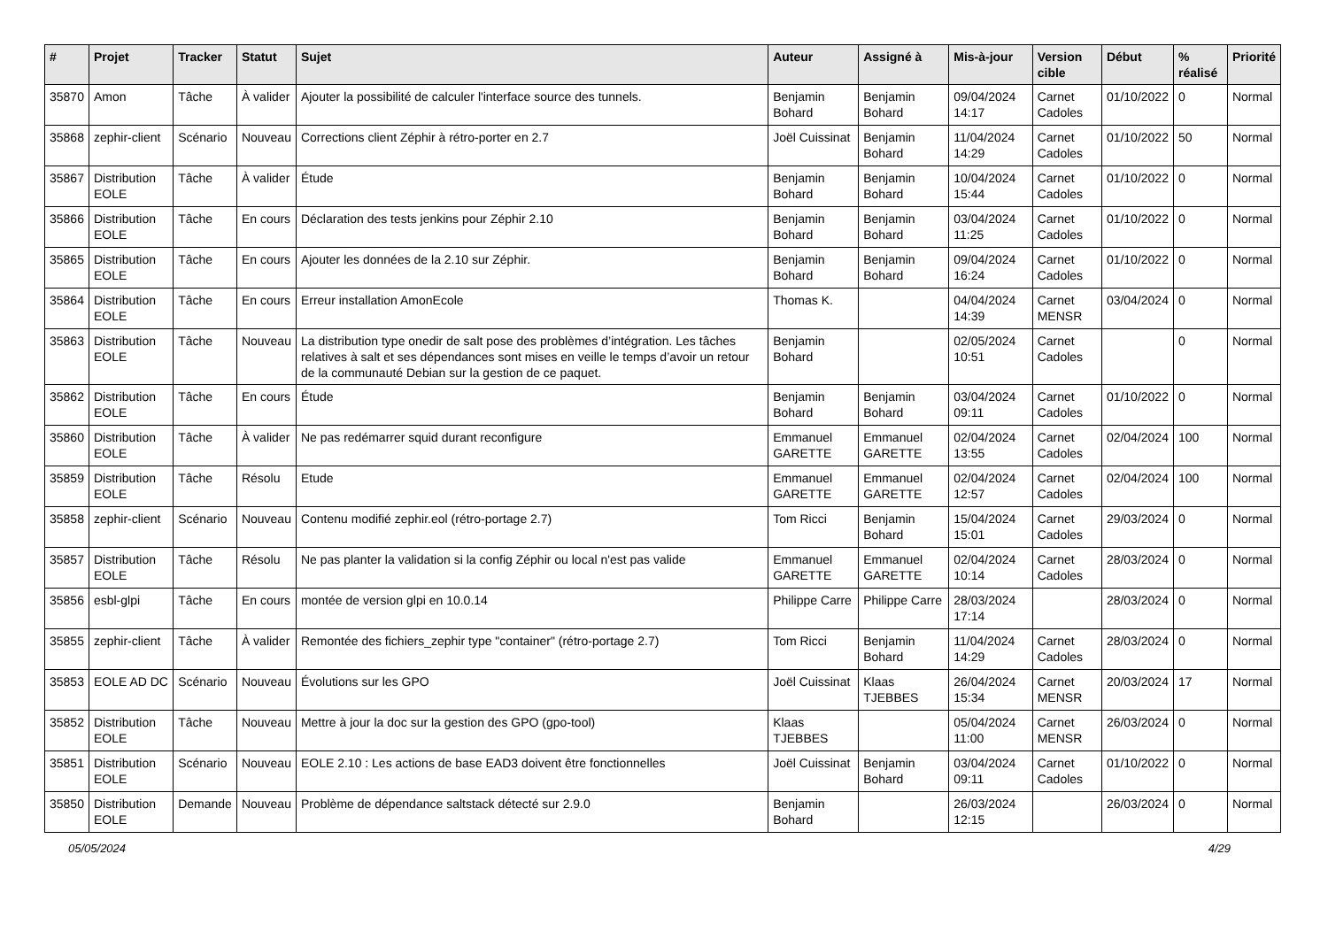| # | Projet | Tracker | Statut | Sujet | Auteur | Assigné à | Mis-à-jour | Version cible | Début | % réalisé | Priorité |
| --- | --- | --- | --- | --- | --- | --- | --- | --- | --- | --- | --- |
| 35870 | Amon | Tâche | À valider | Ajouter la possibilité de calculer l'interface source des tunnels. | Benjamin Bohard | Benjamin Bohard | 09/04/2024 14:17 | Carnet Cadoles | 01/10/2022 | 0 | Normal |
| 35868 | zephir-client | Scénario | Nouveau | Corrections client Zéphir à rétro-porter en 2.7 | Joël Cuissinat | Benjamin Bohard | 11/04/2024 14:29 | Carnet Cadoles | 01/10/2022 | 50 | Normal |
| 35867 | Distribution EOLE | Tâche | À valider | Étude | Benjamin Bohard | Benjamin Bohard | 10/04/2024 15:44 | Carnet Cadoles | 01/10/2022 | 0 | Normal |
| 35866 | Distribution EOLE | Tâche | En cours | Déclaration des tests jenkins pour Zéphir 2.10 | Benjamin Bohard | Benjamin Bohard | 03/04/2024 11:25 | Carnet Cadoles | 01/10/2022 | 0 | Normal |
| 35865 | Distribution EOLE | Tâche | En cours | Ajouter les données de la 2.10 sur Zéphir. | Benjamin Bohard | Benjamin Bohard | 09/04/2024 16:24 | Carnet Cadoles | 01/10/2022 | 0 | Normal |
| 35864 | Distribution EOLE | Tâche | En cours | Erreur installation AmonEcole | Thomas K. | | 04/04/2024 14:39 | Carnet MENSR | 03/04/2024 | 0 | Normal |
| 35863 | Distribution EOLE | Tâche | Nouveau | La distribution type onedir de salt pose des problèmes d’intégration. Les tâches relatives à salt et ses dépendances sont mises en veille le temps d’avoir un retour de la communauté Debian sur la gestion de ce paquet. | Benjamin Bohard | | 02/05/2024 10:51 | Carnet Cadoles | | 0 | Normal |
| 35862 | Distribution EOLE | Tâche | En cours | Étude | Benjamin Bohard | Benjamin Bohard | 03/04/2024 09:11 | Carnet Cadoles | 01/10/2022 | 0 | Normal |
| 35860 | Distribution EOLE | Tâche | À valider | Ne pas redémarrer squid durant reconfigure | Emmanuel GARETTE | Emmanuel GARETTE | 02/04/2024 13:55 | Carnet Cadoles | 02/04/2024 | 100 | Normal |
| 35859 | Distribution EOLE | Tâche | Résolu | Etude | Emmanuel GARETTE | Emmanuel GARETTE | 02/04/2024 12:57 | Carnet Cadoles | 02/04/2024 | 100 | Normal |
| 35858 | zephir-client | Scénario | Nouveau | Contenu modifié zephir.eol (rétro-portage 2.7) | Tom Ricci | Benjamin Bohard | 15/04/2024 15:01 | Carnet Cadoles | 29/03/2024 | 0 | Normal |
| 35857 | Distribution EOLE | Tâche | Résolu | Ne pas planter la validation si la config Zéphir ou local n'est pas valide | Emmanuel GARETTE | Emmanuel GARETTE | 02/04/2024 10:14 | Carnet Cadoles | 28/03/2024 | 0 | Normal |
| 35856 | esbl-glpi | Tâche | En cours | montée de version glpi en 10.0.14 | Philippe Carre | Philippe Carre | 28/03/2024 17:14 | | 28/03/2024 | 0 | Normal |
| 35855 | zephir-client | Tâche | À valider | Remontée des fichiers_zephir type "container" (rétro-portage 2.7) | Tom Ricci | Benjamin Bohard | 11/04/2024 14:29 | Carnet Cadoles | 28/03/2024 | 0 | Normal |
| 35853 | EOLE AD DC | Scénario | Nouveau | Évolutions sur les GPO | Joël Cuissinat | Klaas TJEBBES | 26/04/2024 15:34 | Carnet MENSR | 20/03/2024 | 17 | Normal |
| 35852 | Distribution EOLE | Tâche | Nouveau | Mettre à jour la doc sur la gestion des GPO (gpo-tool) | Klaas TJEBBES | | 05/04/2024 11:00 | Carnet MENSR | 26/03/2024 | 0 | Normal |
| 35851 | Distribution EOLE | Scénario | Nouveau | EOLE 2.10 : Les actions de base EAD3 doivent être fonctionnelles | Joël Cuissinat | Benjamin Bohard | 03/04/2024 09:11 | Carnet Cadoles | 01/10/2022 | 0 | Normal |
| 35850 | Distribution EOLE | Demande | Nouveau | Problème de dépendance saltstack détecté sur 2.9.0 | Benjamin Bohard | | 26/03/2024 12:15 | | 26/03/2024 | 0 | Normal |
05/05/2024 4/29